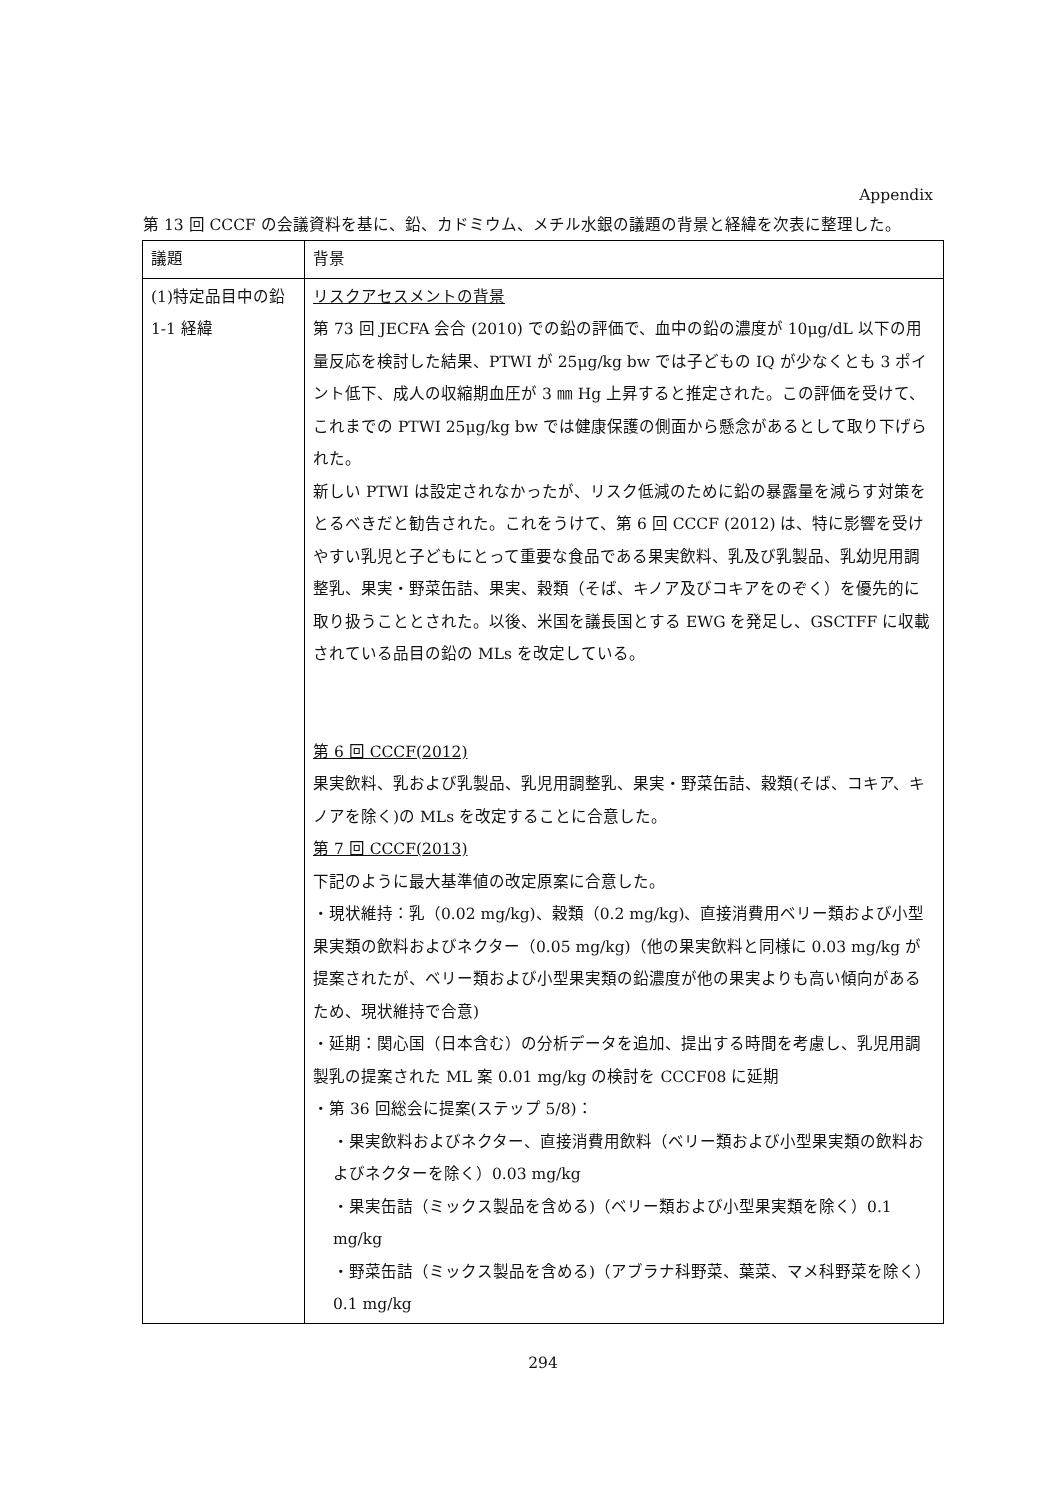Appendix
第 13 回 CCCF の会議資料を基に、鉛、カドミウム、メチル水銀の議題の背景と経緯を次表に整理した。
| 議題 | 背景 |
| (1)特定品目中の鉛 1-1 経緯 | リスクアセスメントの背景 第 73 回 JECFA 会合 (2010) での鉛の評価で、血中の鉛の濃度が 10μg/dL 以下の用量反応を検討した結果、PTWI が 25μg/kg bw では子どもの IQ が少なくとも 3 ポイント低下、成人の収縮期血圧が 3 ㎜ Hg 上昇すると推定された。この評価を受けて、これまでの PTWI 25μg/kg bw では健康保護の側面から懸念があるとして取り下げられた。 新しい PTWI は設定されなかったが、リスク低減のために鉛の暴露量を減らす対策をとるべきだと勧告された。これをうけて、第 6 回 CCCF (2012) は、特に影響を受けやすい乳児と子どもにとって重要な食品である果実飲料、乳及び乳製品、乳幼児用調整乳、果実・野菜缶詰、果実、穀類（そば、キノア及びコキアをのぞく）を優先的に取り扱うこととされた。以後、米国を議長国とする EWG を発足し、GSCTFF に収載されている品目の鉛の MLs を改定している。 第 6 回 CCCF(2012) 果実飲料、乳および乳製品、乳児用調整乳、果実・野菜缶詰、穀類(そば、コキア、キノアを除く)の MLs を改定することに合意した。 第 7 回 CCCF(2013) 下記のように最大基準値の改定原案に合意した。 ・現状維持：乳（0.02 mg/kg)、穀類（0.2 mg/kg)、直接消費用ベリー類および小型果実類の飲料およびネクター（0.05 mg/kg)（他の果実飲料と同様に 0.03 mg/kg が提案されたが、ベリー類および小型果実類の鉛濃度が他の果実よりも高い傾向があるため、現状維持で合意) ・延期：関心国（日本含む）の分析データを追加、提出する時間を考慮し、乳児用調製乳の提案された ML 案 0.01 mg/kg の検討を CCCF08 に延期 ・第 36 回総会に提案(ステップ 5/8)： ・果実飲料およびネクター、直接消費用飲料（ベリー類および小型果実類の飲料およびネクターを除く）0.03 mg/kg ・果実缶詰（ミックス製品を含める)（ベリー類および小型果実類を除く）0.1 mg/kg ・野菜缶詰（ミックス製品を含める)（アブラナ科野菜、葉菜、マメ科野菜を除く）0.1 mg/kg |
294